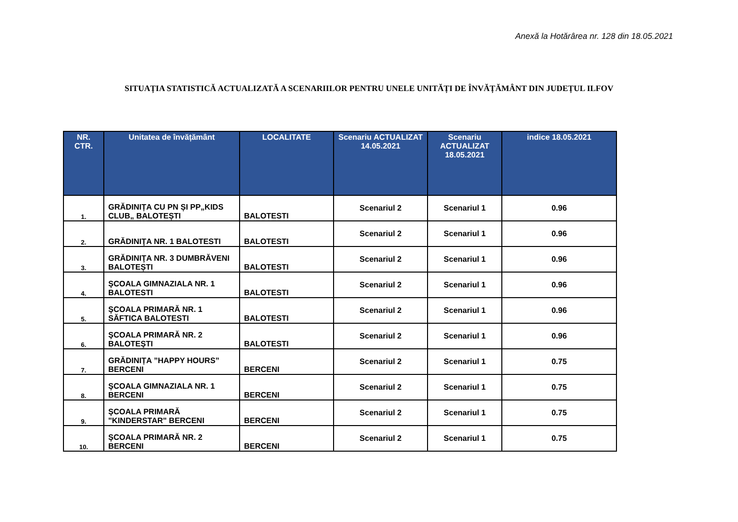Anexă la Hotărârea nr. 128 din 18.05.2021
SITUAȚIA STATISTICĂ ACTUALIZATĂ A SCENARIILOR PENTRU UNELE UNITĂȚI DE ÎNVĂȚĂMÂNT DIN JUDEȚUL ILFOV
| NR. CTR. | Unitatea de învățământ | LOCALITATE | Scenariu ACTUALIZAT 14.05.2021 | Scenariu ACTUALIZAT 18.05.2021 | indice 18.05.2021 |
| --- | --- | --- | --- | --- | --- |
| 1. | GRĂDINIȚA CU PN ȘI PP„KIDS CLUB„ BALOTEȘTI | BALOTESTI | Scenariul 2 | Scenariul 1 | 0.96 |
| 2. | GRĂDINIŢA NR. 1 BALOTESTI | BALOTESTI | Scenariul 2 | Scenariul 1 | 0.96 |
| 3. | GRĂDINIŢA NR. 3 DUMBRĂVENI BALOTEȘTI | BALOTESTI | Scenariul 2 | Scenariul 1 | 0.96 |
| 4. | ŞCOALA GIMNAZIALA NR. 1 BALOTESTI | BALOTESTI | Scenariul 2 | Scenariul 1 | 0.96 |
| 5. | ŞCOALA PRIMARĂ NR. 1 SĂFTICA BALOTESTI | BALOTESTI | Scenariul 2 | Scenariul 1 | 0.96 |
| 6. | ŞCOALA PRIMARĂ NR. 2 BALOTEŞTI | BALOTESTI | Scenariul 2 | Scenariul 1 | 0.96 |
| 7. | GRĂDINIȚA ”HAPPY HOURS” BERCENI | BERCENI | Scenariul 2 | Scenariul 1 | 0.75 |
| 8. | ŞCOALA GIMNAZIALA NR. 1 BERCENI | BERCENI | Scenariul 2 | Scenariul 1 | 0.75 |
| 9. | ŞCOALA PRIMARĂ "KINDERSTAR" BERCENI | BERCENI | Scenariul 2 | Scenariul 1 | 0.75 |
| 10. | ŞCOALA PRIMARĂ NR. 2 BERCENI | BERCENI | Scenariul 2 | Scenariul 1 | 0.75 |